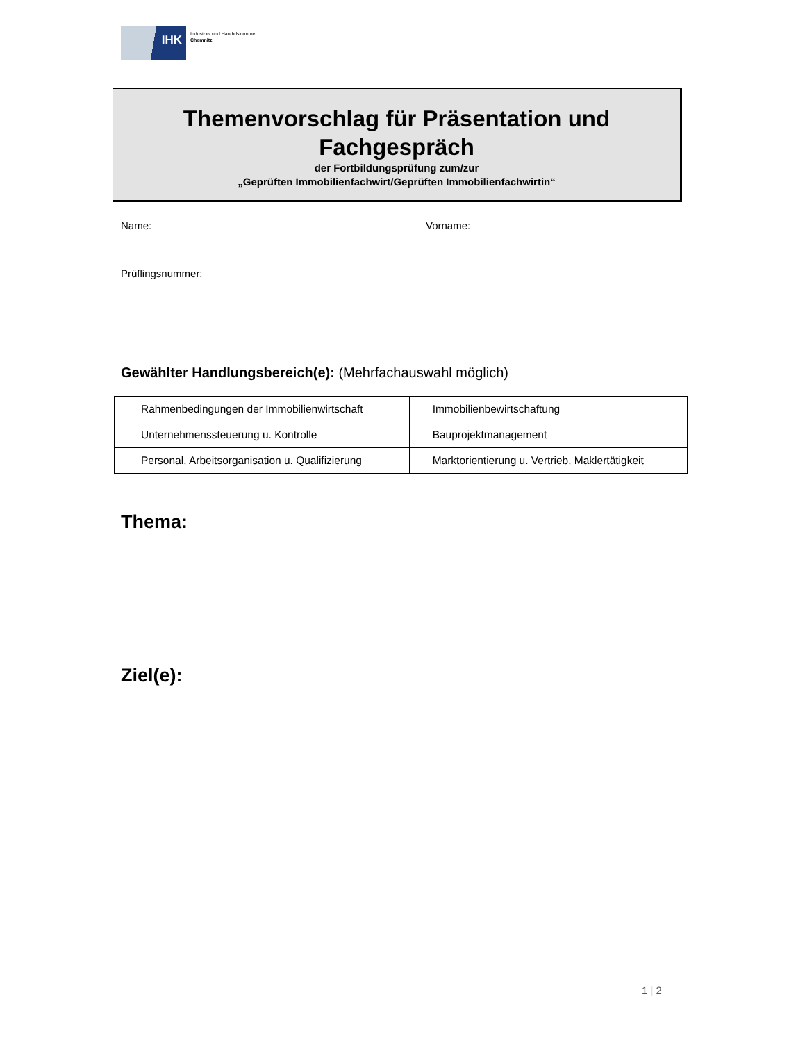IHK
Industrie- und Handelskammer
Chemnitz
Themenvorschlag für Präsentation und
Fachgespräch
der Fortbildungsprüfung zum/zur
„Geprüften Immobilienfachwirt/Geprüften Immobilienfachwirtin“
Name: Vorname:
Prüflingsnummer:
Gewählter Handlungsbereich(e): (Mehrfachauswahl möglich)
| Rahmenbedingungen der Immobilienwirtschaft | Immobilienbewirtschaftung |
| Unternehmenssteuerung u. Kontrolle | Bauprojektmanagement |
| Personal, Arbeitsorganisation u. Qualifizierung | Marktorientierung u. Vertrieb, Maklertätigkeit |
Thema:
Ziel(e):
1 | 2